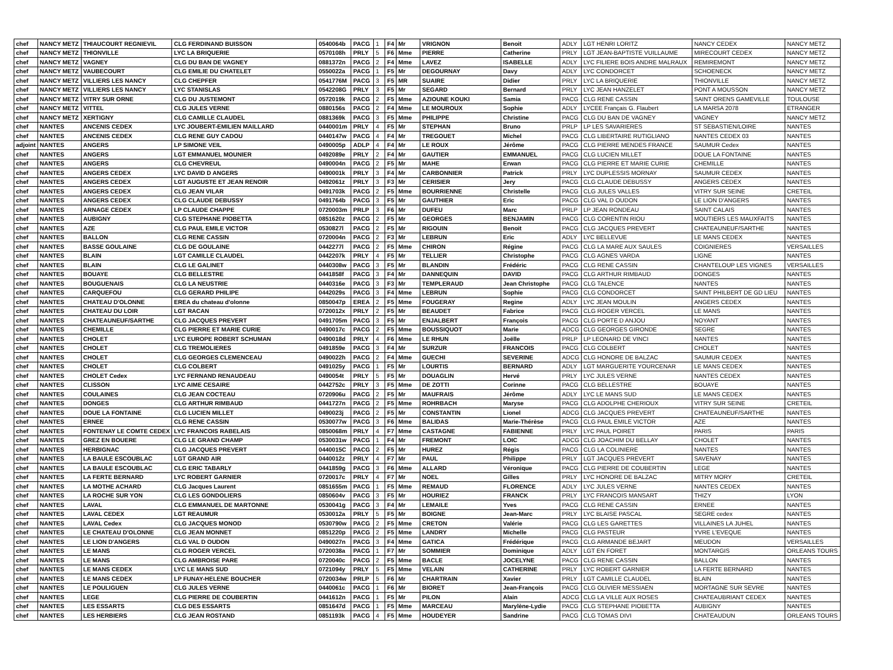| chef | NANCY METZ | THIAUCOURT REGNIEVIL | CLG FERDINAND BUISSON | 0540064b | PACG | 1 | F4 | Mr | VRIGNON | Benoit | ADLY | LGT HENRI LORITZ | NANCY CEDEX | NANCY METZ |
| chef | NANCY METZ | THIONVILLE | LYC LA BRIQUERIE | 0570108h | PRLY | 5 | F6 | Mme | PIERRE | Catherine | PRLY | LGT JEAN-BAPTISTE VUILLAUME | MIRECOURT CEDEX | NANCY METZ |
| chef | NANCY METZ | VAGNEY | CLG DU BAN DE VAGNEY | 0881372n | PACG | 2 | F4 | Mme | LAVEZ | ISABELLE | ADLY | LYC FILIERE BOIS ANDRE MALRAUX | REMIREMONT | NANCY METZ |
| chef | NANCY METZ | VAUBECOURT | CLG EMILIE DU CHATELET | 0550022a | PACG | 1 | F5 | Mr | DEGOURNAY | Davy | ADLY | LYC CONDORCET | SCHOENECK | NANCY METZ |
| chef | NANCY METZ | VILLIERS LES NANCY | CLG CHEPFER | 0541776M | PACG | 3 | F5 | MR | SUAIRE | Didier | PRLY | LYC LA BRIQUERIE | THIONVILLE | NANCY METZ |
| chef | NANCY METZ | VILLIERS LES NANCY | LYC STANISLAS | 0542208G | PRLY | 3 | F5 | Mr | SEGARD | Bernard | PRLY | LYC JEAN HANZELET | PONT A MOUSSON | NANCY METZ |
| chef | NANCY METZ | VITRY SUR ORNE | CLG DU JUSTEMONT | 0572019k | PACG | 2 | F5 | Mme | AZIOUNE KOUKI | Samia | PACG | CLG RENE CASSIN | SAINT ORENS GAMEVILLE | TOULOUSE |
| chef | NANCY METZ | VITTEL | CLG JULES VERNE | 0880156s | PACG | 2 | F4 | Mme | LE MOUROUX | Sophie | ADLY | LYCEE Français G. Flaubert | LA MARSA 2078 | ETRANGER |
| chef | NANCY METZ | XERTIGNY | CLG CAMILLE CLAUDEL | 0881369k | PACG | 3 | F5 | Mme | PHILIPPE | Christine | PACG | CLG DU BAN DE VAGNEY | VAGNEY | NANCY METZ |
| chef | NANTES | ANCENIS CEDEX | LYC JOUBERT-EMILIEN MAILLARD | 0440001m | PRLY | 4 | F5 | Mr | STEPHAN | Bruno | PRLP | LP LES SAVARIERES | ST SEBASTIEN/LOIRE | NANTES |
| chef | NANTES | ANCENIS CEDEX | CLG RENE GUY CADOU | 0440147w | PACG | 4 | F4 | Mr | TREGOUET | Michel | PACG | CLG LIBERTAIRE RUTIGLIANO | NANTES CEDEX 03 | NANTES |
| adjoint | NANTES | ANGERS | LP SIMONE VEIL | 0490005p | ADLP | 4 | F4 | Mr | LE ROUX | Jérôme | PACG | CLG PIERRE MENDES FRANCE | SAUMUR Cedex | NANTES |
| chef | NANTES | ANGERS | LGT EMMANUEL MOUNIER | 0492089e | PRLY | 2 | F4 | Mr | GAUTIER | EMMANUEL | PACG | CLG LUCIEN MILLET | DOUE LA FONTAINE | NANTES |
| chef | NANTES | ANGERS | CLG CHEVREUL | 0490004n | PACG | 2 | F5 | Mr | MAHE | Erwan | PACG | CLG PIERRE ET MARIE CURIE | CHEMILLE | NANTES |
| chef | NANTES | ANGERS CEDEX | LYC DAVID D ANGERS | 0490001k | PRLY | 3 | F4 | Mr | CARBONNIER | Patrick | PRLY | LYC DUPLESSIS MORNAY | SAUMUR CEDEX | NANTES |
| chef | NANTES | ANGERS CEDEX | LGT AUGUSTE ET JEAN RENOIR | 0492061z | PRLY | 3 | F3 | Mr | CERISIER | Jery | PACG | CLG CLAUDE DEBUSSY | ANGERS CEDEX | NANTES |
| chef | NANTES | ANGERS CEDEX | CLG JEAN VILAR | 0491703k | PACG | 2 | F5 | Mme | BOURRIENNE | Christelle | PACG | CLG JULES VALLES | VITRY SUR SEINE | CRETEIL |
| chef | NANTES | ANGERS CEDEX | CLG CLAUDE DEBUSSY | 0491764b | PACG | 3 | F5 | Mr | GAUTHIER | Eric | PACG | CLG VAL D OUDON | LE LION D'ANGERS | NANTES |
| chef | NANTES | ARNAGE CEDEX | LP CLAUDE CHAPPE | 0720003m | PRLP | 3 | F6 | Mr | DUFEU | Marc | PRLP | LP JEAN RONDEAU | SAINT CALAIS | NANTES |
| chef | NANTES | AUBIGNY | CLG STEPHANE PIOBETTA | 0851620z | PACG | 2 | F5 | Mr | GEORGES | BENJAMIN | PACG | CLG CORENTIN RIOU | MOUTIERS LES MAUXFAITS | NANTES |
| chef | NANTES | AZE | CLG PAUL EMILE VICTOR | 0530827l | PACG | 2 | F5 | Mr | RIGOUIN | Benoit | PACG | CLG JACQUES PREVERT | CHATEAUNEUF/SARTHE | NANTES |
| chef | NANTES | BALLON | CLG RENE CASSIN | 0720004n | PACG | 2 | F3 | Mr | LEBRUN | Eric | ADLY | LYC BELLEVUE | LE MANS CEDEX | NANTES |
| chef | NANTES | BASSE GOULAINE | CLG DE GOULAINE | 0442277l | PACG | 2 | F5 | Mme | CHIRON | Régine | PACG | CLG LA MARE AUX SAULES | COIGNIERES | VERSAILLES |
| chef | NANTES | BLAIN | LGT CAMILLE CLAUDEL | 0442207k | PRLY | 4 | F5 | Mr | TELLIER | Christophe | PACG | CLG AGNES VARDA | LIGNE | NANTES |
| chef | NANTES | BLAIN | CLG LE GALINET | 0440308w | PACG | 3 | F5 | Mr | BLANDIN | Frédéric | PACG | CLG RENE CASSIN | CHANTELOUP LES VIGNES | VERSAILLES |
| chef | NANTES | BOUAYE | CLG BELLESTRE | 0441858f | PACG | 3 | F4 | Mr | DANNEQUIN | DAVID | PACG | CLG ARTHUR RIMBAUD | DONGES | NANTES |
| chef | NANTES | BOUGUENAIS | CLG LA NEUSTRIE | 0440316e | PACG | 3 | F3 | Mr | TEMPLERAUD | Jean Christophe | PACG | CLG TALENCE | NANTES | NANTES |
| chef | NANTES | CARQUEFOU | CLG GERARD PHILIPE | 0442029s | PACG | 3 | F4 | Mme | LEBRUN | Sophie | PACG | CLG CONDORCET | SAINT PHILBERT DE GD LIEU | NANTES |
| chef | NANTES | CHATEAU D'OLONNE | EREA du chateau d'olonne | 0850047p | EREA | 2 | F5 | Mme | FOUGERAY | Regine | ADLY | LYC JEAN MOULIN | ANGERS CEDEX | NANTES |
| chef | NANTES | CHATEAU DU LOIR | LGT RACAN | 0720012x | PRLY | 2 | F5 | Mr | BEAUDET | Fabrice | PACG | CLG ROGER VERCEL | LE MANS | NANTES |
| chef | NANTES | CHATEAUNEUF/SARTHE | CLG JACQUES PREVERT | 0491705m | PACG | 3 | F5 | Mr | ENJALBERT | François | PACG | CLG PORTE D ANJOU | NOYANT | NANTES |
| chef | NANTES | CHEMILLE | CLG PIERRE ET MARIE CURIE | 0490017c | PACG | 2 | F5 | Mme | BOUSSIQUOT | Marie | ADCG | CLG GEORGES GIRONDE | SEGRE | NANTES |
| chef | NANTES | CHOLET | LYC EUROPE ROBERT SCHUMAN | 0490018d | PRLY | 4 | F6 | Mme | LE RHUN | Joëlle | PRLP | LP LEONARD DE VINCI | NANTES | NANTES |
| chef | NANTES | CHOLET | CLG TREMOLIERES | 0491859e | PACG | 3 | F4 | Mr | SURZUR | FRANCOIS | PACG | CLG COLBERT | CHOLET | NANTES |
| chef | NANTES | CHOLET | CLG GEORGES CLEMENCEAU | 0490022h | PACG | 2 | F4 | Mme | GUECHI | SEVERINE | ADCG | CLG HONORE DE BALZAC | SAUMUR CEDEX | NANTES |
| chef | NANTES | CHOLET | CLG COLBERT | 0491025y | PACG | 1 | F5 | Mr | LOURTIS | BERNARD | ADLY | LGT MARGUERITE YOURCENAR | LE MANS CEDEX | NANTES |
| chef | NANTES | CHOLET Cedex | LYC FERNAND RENAUDEAU | 0490054t | PRLY | 5 | F5 | Mr | DOUAGLIN | Hervé | PRLY | LYC JULES VERNE | NANTES CEDEX | NANTES |
| chef | NANTES | CLISSON | LYC AIME CESAIRE | 0442752c | PRLY | 3 | F5 | Mme | DE ZOTTI | Corinne | PACG | CLG BELLESTRE | BOUAYE | NANTES |
| chef | NANTES | COULAINES | CLG JEAN COCTEAU | 0720906u | PACG | 2 | F5 | Mr | MAUFRAIS | Jérôme | ADLY | LYC LE MANS SUD | LE MANS CEDEX | NANTES |
| chef | NANTES | DONGES | CLG ARTHUR RIMBAUD | 0441727n | PACG | 2 | F5 | Mme | ROHRBACH | Maryse | PACG | CLG ADOLPHE CHERIOUX | VITRY SUR SEINE | CRETEIL |
| chef | NANTES | DOUE LA FONTAINE | CLG LUCIEN MILLET | 0490023j | PACG | 2 | F5 | Mr | CONSTANTIN | Lionel | ADCG | CLG JACQUES PREVERT | CHATEAUNEUF/SARTHE | NANTES |
| chef | NANTES | ERNEE | CLG RENE CASSIN | 0530077w | PACG | 3 | F6 | Mme | BALIDAS | Marie-Thérèse | PACG | CLG PAUL EMILE VICTOR | AZE | NANTES |
| chef | NANTES | FONTENAY LE COMTE CEDEX | LYC FRANCOIS RABELAIS | 0850068m | PRLY | 4 | F7 | Mme | CASTAGNE | FABIENNE | PRLY | LYC PAUL POIRET | PARIS | PARIS |
| chef | NANTES | GREZ EN BOUERE | CLG LE GRAND CHAMP | 0530031w | PACG | 1 | F4 | Mr | FREMONT | LOIC | ADCG | CLG JOACHIM DU BELLAY | CHOLET | NANTES |
| chef | NANTES | HERBIGNAC | CLG JACQUES PREVERT | 0440015C | PACG | 2 | F5 | Mr | HUREZ | Régis | PACG | CLG LA COLINIERE | NANTES | NANTES |
| chef | NANTES | LA BAULE ESCOUBLAC | LGT GRAND AIR | 0440012z | PRLY | 4 | F7 | Mr | PAUL | Philippe | PRLY | LGT JACQUES PREVERT | SAVENAY | NANTES |
| chef | NANTES | LA BAULE ESCOUBLAC | CLG ERIC TABARLY | 0441859g | PACG | 3 | F6 | Mme | ALLARD | Véronique | PACG | CLG PIERRE DE COUBERTIN | LEGE | NANTES |
| chef | NANTES | LA FERTE BERNARD | LYC ROBERT GARNIER | 0720017c | PRLY | 4 | F7 | Mr | NOEL | Gilles | PRLY | LYC HONORE DE BALZAC | MITRY MORY | CRETEIL |
| chef | NANTES | LA MOTHE ACHARD | CLG Jacques Laurent | 0851655m | PACG | 1 | F5 | Mme | REMAUD | FLORENCE | ADLY | LYC JULES VERNE | NANTES CEDEX | NANTES |
| chef | NANTES | LA ROCHE SUR YON | CLG LES GONDOLIERS | 0850604v | PACG | 3 | F5 | Mr | HOURIEZ | FRANCK | PRLY | LYC FRANCOIS MANSART | THIZY | LYON |
| chef | NANTES | LAVAL | CLG EMMANUEL DE MARTONNE | 0530041g | PACG | 3 | F4 | Mr | LEMAILE | Yves | PACG | CLG RENE CASSIN | ERNEE | NANTES |
| chef | NANTES | LAVAL CEDEX | LGT REAUMUR | 0530012a | PRLY | 5 | F5 | Mr | BOIGNE | Jean-Marc | PRLY | LYC BLAISE PASCAL | SEGRE cedex | NANTES |
| chef | NANTES | LAVAL Cedex | CLG JACQUES MONOD | 0530790w | PACG | 2 | F5 | Mme | CRETON | Valérie | PACG | CLG LES GARETTES | VILLAINES LA JUHEL | NANTES |
| chef | NANTES | LE CHATEAU D'OLONNE | CLG JEAN MONNET | 0851220p | PACG | 2 | F5 | Mme | LANDRY | Michelle | PACG | CLG PASTEUR | YVRE L'EVEQUE | NANTES |
| chef | NANTES | LE LION D'ANGERS | CLG VAL D OUDON | 0490027n | PACG | 3 | F4 | Mme | GATICA | Frédérique | PACG | CLG ARMANDE BEJART | MEUDON | VERSAILLES |
| chef | NANTES | LE MANS | CLG ROGER VERCEL | 0720038a | PACG | 1 | F7 | Mr | SOMMIER | Dominique | ADLY | LGT EN FORET | MONTARGIS | ORLEANS TOURS |
| chef | NANTES | LE MANS | CLG AMBROISE PARE | 0720040c | PACG | 2 | F5 | Mme | BACLE | JOCELYNE | PACG | CLG RENE CASSIN | BALLON | NANTES |
| chef | NANTES | LE MANS CEDEX | LYC LE MANS SUD | 0721094y | PRLY | 5 | F5 | Mme | VELAIN | CATHERINE | PRLY | LYC ROBERT GARNIER | LA FERTE BERNARD | NANTES |
| chef | NANTES | LE MANS CEDEX | LP FUNAY-HELENE BOUCHER | 0720034w | PRLP | 5 | F6 | Mr | CHARTRAIN | Xavier | PRLY | LGT CAMILLE CLAUDEL | BLAIN | NANTES |
| chef | NANTES | LE POULIGUEN | CLG JULES VERNE | 0440061c | PACG | 1 | F6 | Mr | BIORET | Jean-François | PACG | CLG OLIVIER MESSIAEN | MORTAGNE SUR SEVRE | NANTES |
| chef | NANTES | LEGE | CLG PIERRE DE COUBERTIN | 0441612n | PACG | 1 | F5 | Mr | PILON | Alain | ADCG | CLG LA VILLE AUX ROSES | CHATEAUBRIANT CEDEX | NANTES |
| chef | NANTES | LES ESSARTS | CLG DES ESSARTS | 0851647d | PACG | 1 | F5 | Mme | MARCEAU | Marylène-Lydie | PACG | CLG STEPHANE PIOBETTA | AUBIGNY | NANTES |
| chef | NANTES | LES HERBIERS | CLG JEAN ROSTAND | 0851193k | PACG | 4 | F5 | Mme | HOUDEYER | Sandrine | PACG | CLG TOMAS DIVI | CHATEAUDUN | ORLEANS TOURS |